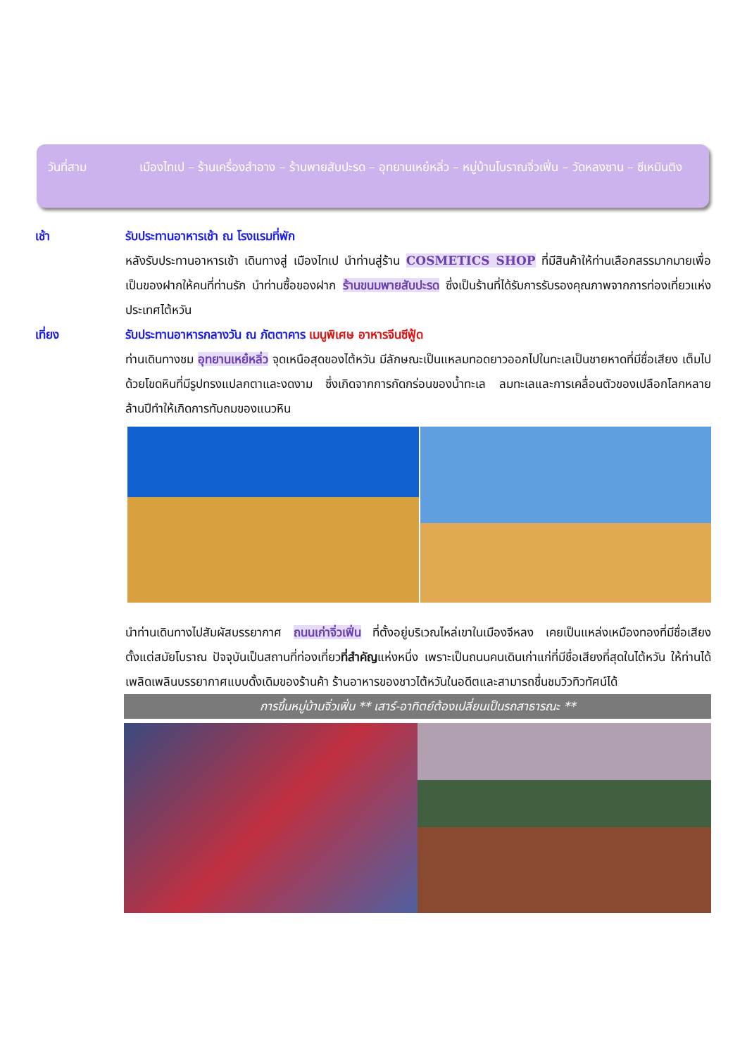วันที่สาม เมืองไทเป – ร้านเครื่องสำอาง – ร้านพายสับปะรด – อุทยานเหย๋หลิ่ว – หมู่บ้านโบราณจิ่วเฟิ่น – วัดหลงซาน – ซีเหมินติง
เช้า รับประทานอาหารเช้า ณ โรงแรมที่พัก
หลังรับประทานอาหารเช้า เดินทางสู่ เมืองไทเป นำท่านสู่ร้าน COSMETICS SHOP ที่มีสินค้าให้ท่านเลือกสรรมากมายเพื่อเป็นของฝากให้คนที่ท่านรัก นำท่านซื้อของฝาก ร้านขนมพายสับปะรด ซึ่งเป็นร้านที่ได้รับการรับรองคุณภาพจากการท่องเที่ยวแห่งประเทศไต้หวัน
เที่ยง รับประทานอาหารกลางวัน ณ ภัตตาคาร เมนูพิเศษ อาหารจีนซีฟู้ด
ท่านเดินทางชม อุทยานเหย๋หลิ่ว จุดเหนือสุดของไต้หวัน มีลักษณะเป็นแหลมทอดยาวออกไปในทะเลเป็นชายหาดที่มีชื่อเสียง เต็มไปด้วยโขดหินที่มีรูปทรงแปลกตาและงดงาม ซึ่งเกิดจากการกัดกร่อนของน้ำทะเล ลมทะเลและการเคลื่อนตัวของเปลือกโลกหลายล้านปีทำให้เกิดการทับถมของแนวหิน
นำท่านเดินทางไปสัมผัสบรรยากาศ ถนนเก่าจิ่วเฟิ่น ที่ตั้งอยู่บริเวณไหล่เขาในเมืองจีหลง เคยเป็นแหล่งเหมืองทองที่มีชื่อเสียงตั้งแต่สมัยโบราณ ปัจจุบันเป็นสถานที่ท่องเที่ยวที่สำคัญแห่งหนึ่ง เพราะเป็นถนนคนเดินเก่าแก่ที่มีชื่อเสียงที่สุดในไต้หวัน ให้ท่านได้เพลิดเพลินบรรยากาศแบบดั้งเดิมของร้านค้า ร้านอาหารของชาวไต้หวันในอดีตและสามารถชื่นชมวิวทิวทัศน์ได้
การขึ้นหมู่บ้านจิ่วเฟิ่น ** เสาร์-อาทิตย์ต้องเปลี่ยนเป็นรถสาธารณะ **